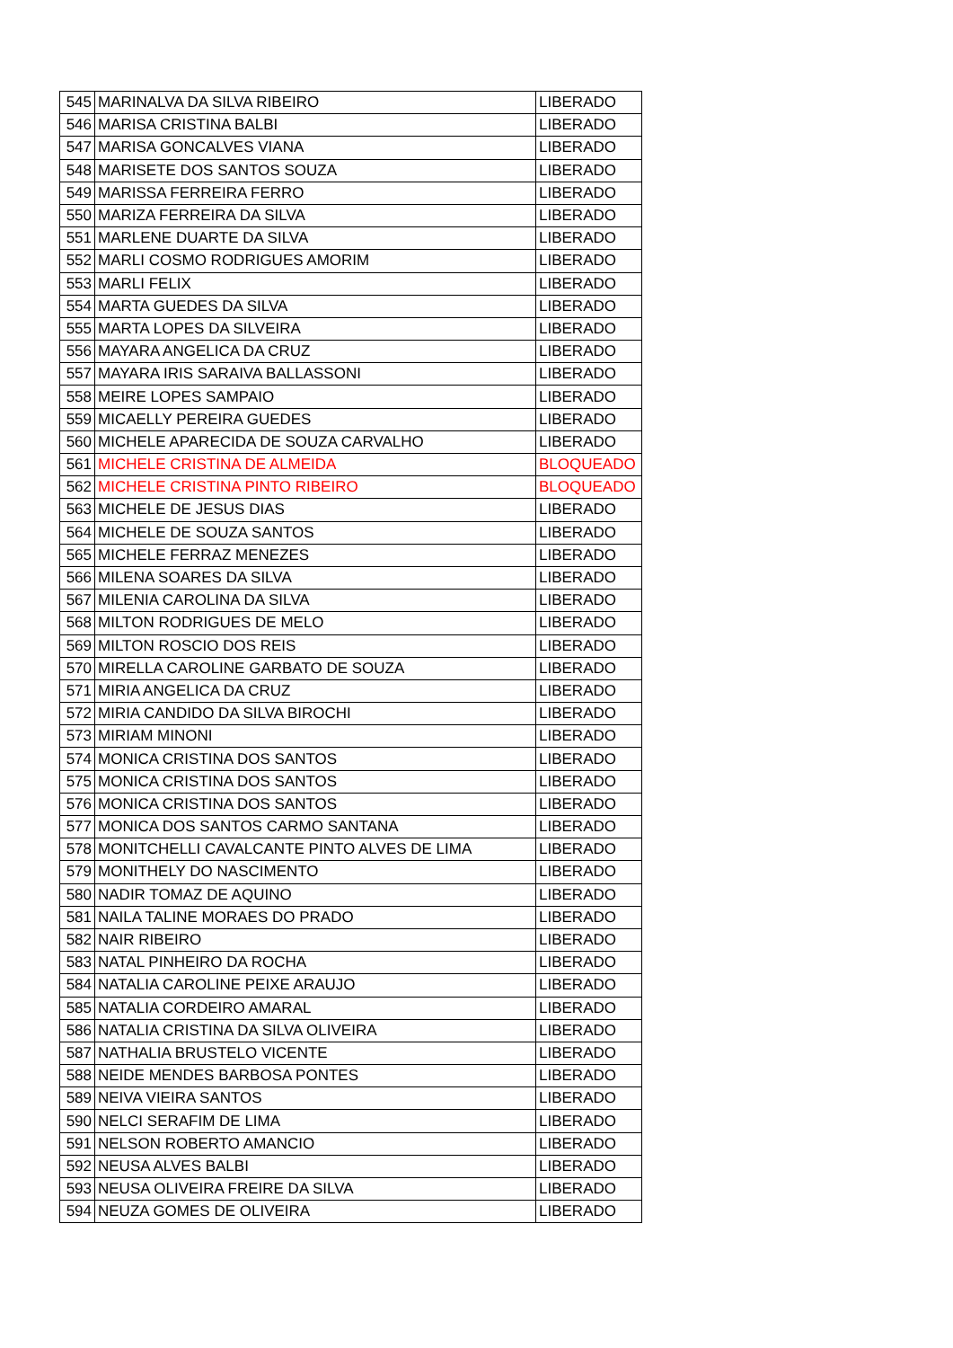| 545 | MARINALVA DA SILVA RIBEIRO | LIBERADO |
| 546 | MARISA CRISTINA BALBI | LIBERADO |
| 547 | MARISA GONCALVES VIANA | LIBERADO |
| 548 | MARISETE DOS SANTOS SOUZA | LIBERADO |
| 549 | MARISSA FERREIRA FERRO | LIBERADO |
| 550 | MARIZA FERREIRA DA SILVA | LIBERADO |
| 551 | MARLENE DUARTE DA SILVA | LIBERADO |
| 552 | MARLI COSMO RODRIGUES AMORIM | LIBERADO |
| 553 | MARLI FELIX | LIBERADO |
| 554 | MARTA GUEDES DA SILVA | LIBERADO |
| 555 | MARTA LOPES DA SILVEIRA | LIBERADO |
| 556 | MAYARA ANGELICA DA CRUZ | LIBERADO |
| 557 | MAYARA IRIS SARAIVA BALLASSONI | LIBERADO |
| 558 | MEIRE LOPES SAMPAIO | LIBERADO |
| 559 | MICAELLY PEREIRA GUEDES | LIBERADO |
| 560 | MICHELE APARECIDA DE SOUZA CARVALHO | LIBERADO |
| 561 | MICHELE CRISTINA DE ALMEIDA | BLOQUEADO |
| 562 | MICHELE CRISTINA PINTO RIBEIRO | BLOQUEADO |
| 563 | MICHELE DE JESUS DIAS | LIBERADO |
| 564 | MICHELE DE SOUZA SANTOS | LIBERADO |
| 565 | MICHELE FERRAZ MENEZES | LIBERADO |
| 566 | MILENA SOARES DA SILVA | LIBERADO |
| 567 | MILENIA CAROLINA DA SILVA | LIBERADO |
| 568 | MILTON RODRIGUES DE MELO | LIBERADO |
| 569 | MILTON ROSCIO DOS REIS | LIBERADO |
| 570 | MIRELLA CAROLINE GARBATO DE SOUZA | LIBERADO |
| 571 | MIRIA ANGELICA DA CRUZ | LIBERADO |
| 572 | MIRIA CANDIDO DA SILVA BIROCHI | LIBERADO |
| 573 | MIRIAM MINONI | LIBERADO |
| 574 | MONICA CRISTINA DOS SANTOS | LIBERADO |
| 575 | MONICA CRISTINA DOS SANTOS | LIBERADO |
| 576 | MONICA CRISTINA DOS SANTOS | LIBERADO |
| 577 | MONICA DOS SANTOS CARMO SANTANA | LIBERADO |
| 578 | MONITCHELLI CAVALCANTE PINTO ALVES DE LIMA | LIBERADO |
| 579 | MONITHELY DO NASCIMENTO | LIBERADO |
| 580 | NADIR TOMAZ DE AQUINO | LIBERADO |
| 581 | NAILA TALINE MORAES DO PRADO | LIBERADO |
| 582 | NAIR RIBEIRO | LIBERADO |
| 583 | NATAL PINHEIRO DA ROCHA | LIBERADO |
| 584 | NATALIA CAROLINE PEIXE ARAUJO | LIBERADO |
| 585 | NATALIA CORDEIRO AMARAL | LIBERADO |
| 586 | NATALIA CRISTINA DA SILVA OLIVEIRA | LIBERADO |
| 587 | NATHALIA BRUSTELO VICENTE | LIBERADO |
| 588 | NEIDE MENDES BARBOSA PONTES | LIBERADO |
| 589 | NEIVA VIEIRA SANTOS | LIBERADO |
| 590 | NELCI SERAFIM DE LIMA | LIBERADO |
| 591 | NELSON ROBERTO AMANCIO | LIBERADO |
| 592 | NEUSA ALVES BALBI | LIBERADO |
| 593 | NEUSA OLIVEIRA FREIRE DA SILVA | LIBERADO |
| 594 | NEUZA GOMES DE OLIVEIRA | LIBERADO |